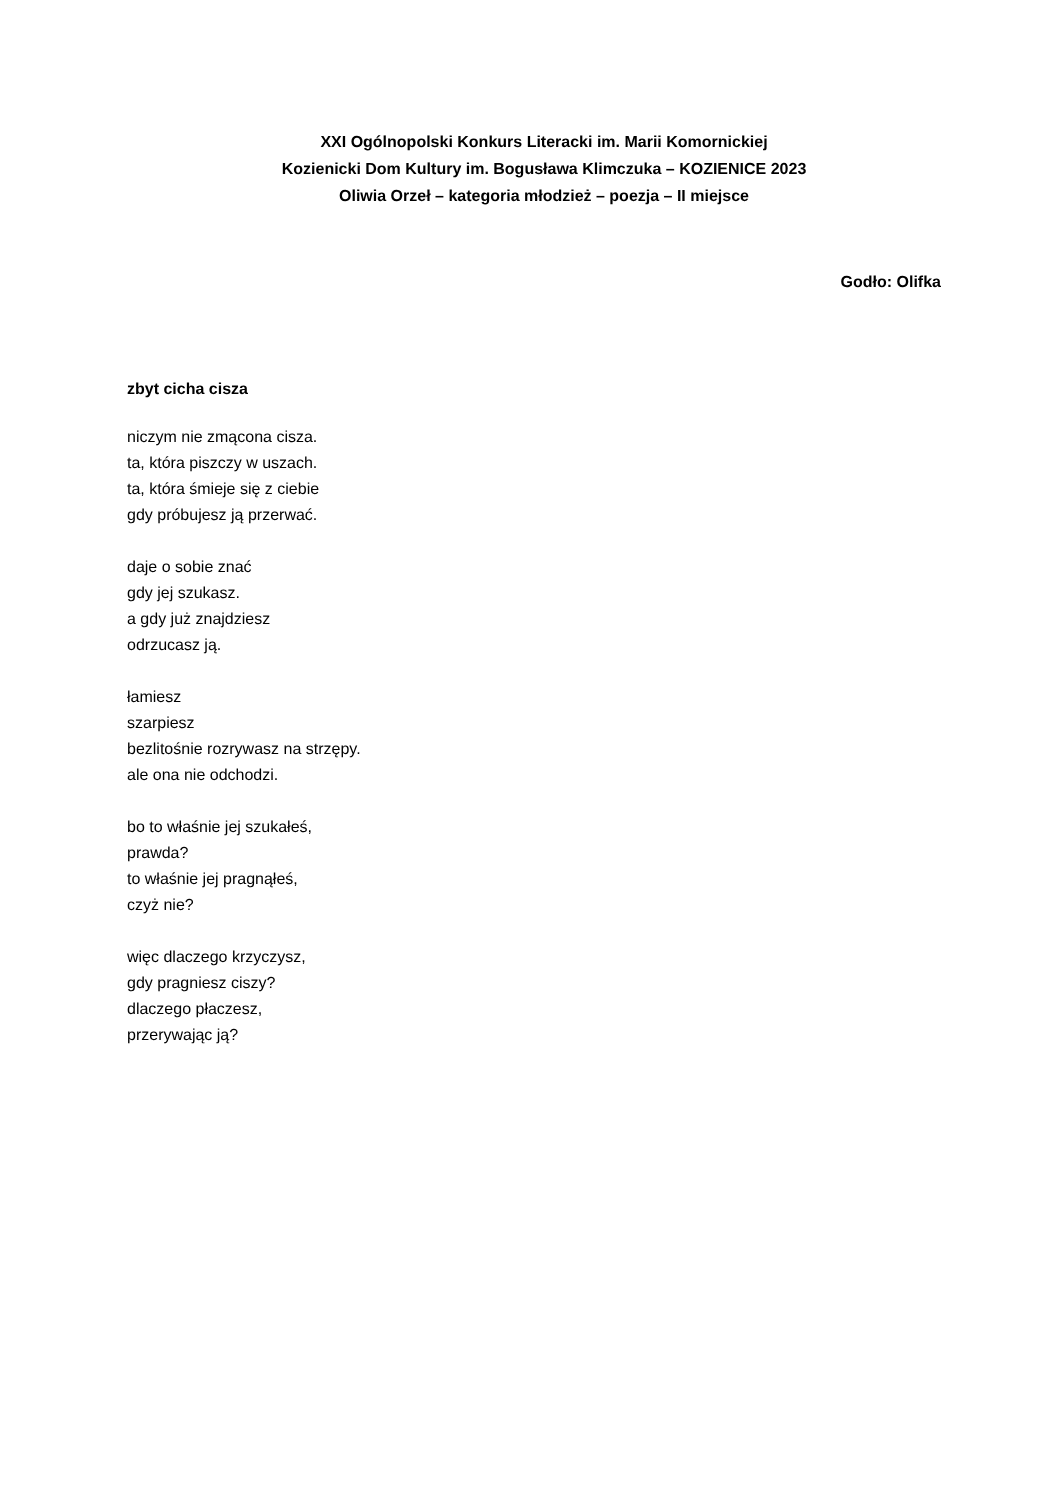XXI Ogólnopolski Konkurs Literacki im. Marii Komornickiej
Kozienicki Dom Kultury im. Bogusława Klimczuka – KOZIENICE 2023
Oliwia Orzeł – kategoria młodzież – poezja – II miejsce
Godło: Olifka
zbyt cicha cisza
niczym nie zmącona cisza.
ta, która piszczy w uszach.
ta, która śmieje się z ciebie
gdy próbujesz ją przerwać.
daje o sobie znać
gdy jej szukasz.
a gdy już znajdziesz
odrzucasz ją.
łamiesz
szarpiesz
bezlitośnie rozrywasz na strzępy.
ale ona nie odchodzi.
bo to właśnie jej szukałeś,
prawda?
to właśnie jej pragnąłeś,
czyż nie?
więc dlaczego krzyczysz,
gdy pragniesz ciszy?
dlaczego płaczesz,
przerywając ją?